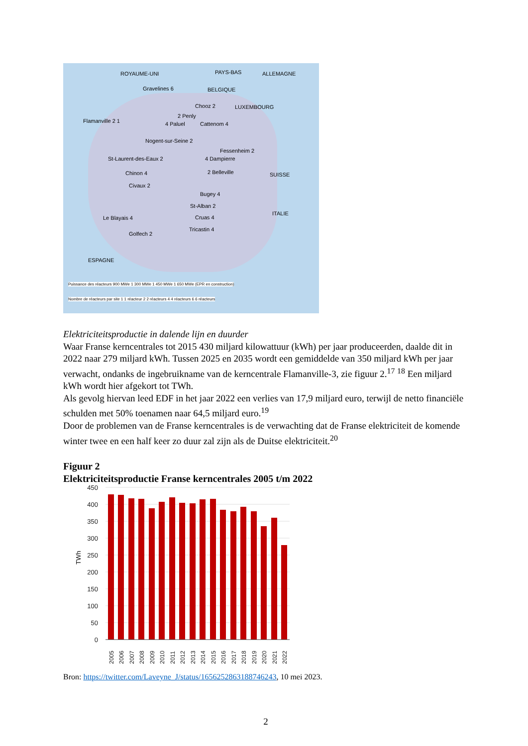ROYAUME-UNI PAYS-BAS ALLEMAGNE
Gravelines 6 BELGIQUE
Chooz 2 LUXEMBOURG
Flamanville 2 1
2 Penly
4 Paluel Cattenom 4
Nogent-sur-Seine 2
Fessenheim 2
St-Laurent-des-Eaux 2 4 Dampierre
Chinon 4 2 Belleville SUISSE
Civaux 2
Bugey 4
St-Alban 2
ITALIE
Le Blayais 4 Cruas 4
Golfech 2
Tricastin 4
ESPAGNE
Puissance des réacteurs 900 MWe 1 300 MWe 1 450 MWe 1 650 MWe (EPR en construction)
Nombre de réacteurs par site 1 1 réacteur 2 2 réacteurs 4 4 réacteurs 6 6 réacteurs
Elektriciteitsproductie in dalende lijn en duurder
Waar Franse kerncentrales tot 2015 430 miljard kilowattuur (kWh) per jaar produceerden, daalde dit in 2022 naar 279 miljard kWh. Tussen 2025 en 2035 wordt een gemiddelde van 350 miljard kWh per jaar verwacht, ondanks de ingebruikname van de kerncentrale Flamanville-3, zie figuur 2.<sup>17</sup> <sup>18</sup> Een miljard kWh wordt hier afgekort tot TWh.
Als gevolg hiervan leed EDF in het jaar 2022 een verlies van 17,9 miljard euro, terwijl de netto financiële schulden met 50% toenamen naar 64,5 miljard euro.<sup>19</sup>
Door de problemen van de Franse kerncentrales is de verwachting dat de Franse elektriciteit de komende winter twee en een half keer zo duur zal zijn als de Duitse elektriciteit.<sup>20</sup>
Figuur 2
Elektriciteitsproductie Franse kerncentrales 2005 t/m 2022
450
400
350
300
250
200
150
100
50
0
TWh
2005
2006
2007
2008
2009
2010
2011
2012
2013
2014
2015
2016
2017
2018
2019
2020
2021
2022
Bron: https://twitter.com/Laveyne_J/status/1656252863188746243, 10 mei 2023.
2